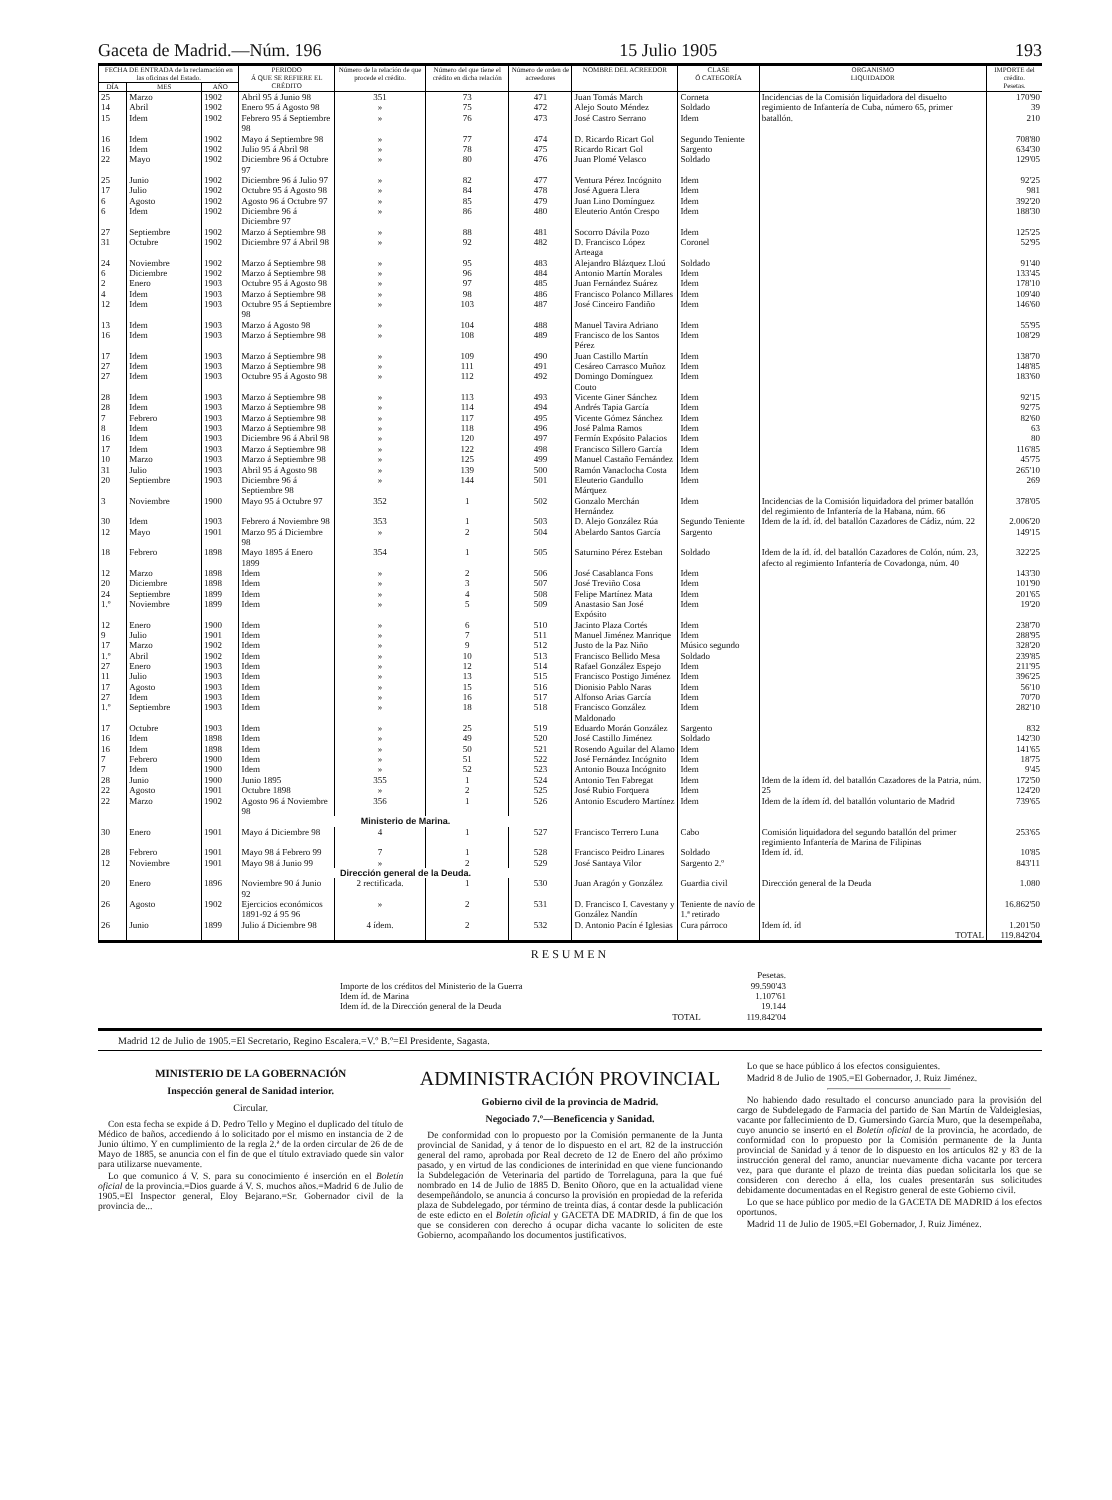Gaceta de Madrid.—Núm. 196 15 Julio 1905 193
| FECHA DE ENTRADA de la reclamación en las oficinas del Estado. | | | PERIODO Á QUE SE REFIERE EL CRÉDITO | Número de la relación de que procede el crédito. | Número del que tiene el crédito en dicha relación | Número de orden de acreedores | NOMBRE DEL ACREEDOR | CLASE Ó CATEGORÍA | ORGANISMO LIQUIDADOR | IMPORTE del crédito. Pesetas. |
| --- | --- | --- | --- | --- | --- | --- | --- | --- | --- | --- |
| DÍA | MES | AÑO | | | | | | | | |
| 25 | Marzo | 1902 | Abril 95 á Junio 98 | 351 | 73 | 471 | Juan Tomás March | Corneta | Incidencias de la Comisión liquidadora del disuelto regimiento de Infantería de Cuba, número 65, primer batallón. | 170'90 |
| 14 | Abril | 1902 | Enero 95 á Agosto 98 | » | 75 | 472 | Alejo Souto Méndez | Soldado | | 39 |
| 15 | Idem | 1902 | Febrero 95 á Septiembre 98 | » | 76 | 473 | José Castro Serrano | Idem | | 210 |
| 16 | Idem | 1902 | Mayo á Septiembre 98 | » | 77 | 474 | D. Ricardo Ricart Gol | Segundo Teniente | | 708'80 |
| 16 | Idem | 1902 | Julio 95 á Abril 98 | » | 78 | 475 | Ricardo Ricart Gol | Sargento | | 634'30 |
| 22 | Mayo | 1902 | Diciembre 96 á Octubre 97 | » | 80 | 476 | Juan Plomé Velasco | Soldado | | 129'05 |
| 25 | Junio | 1902 | Diciembre 96 á Julio 97 | » | 82 | 477 | Ventura Pérez Incógnito | Idem | | 92'25 |
| 17 | Julio | 1902 | Octubre 95 á Agosto 98 | » | 84 | 478 | José Aguera Llera | Idem | | 981 |
| 6 | Agosto | 1902 | Agosto 96 á Octubre 97 | » | 85 | 479 | Juan Lino Domínguez | Idem | | 392'20 |
| 6 | Idem | 1902 | Diciembre 96 á Diciembre 97 | » | 86 | 480 | Eleuterio Antón Crespo | Idem | | 188'30 |
| 27 | Septiembre | 1902 | Marzo á Septiembre 98 | » | 88 | 481 | Socorro Dávila Pozo | Idem | | 125'25 |
| 31 | Octubre | 1902 | Diciembre 97 á Abril 98 | » | 92 | 482 | D. Francisco López Arteaga | Coronel | | 52'95 |
| 24 | Noviembre | 1902 | Marzo á Septiembre 98 | » | 95 | 483 | Alejandro Blázquez Lloú | Soldado | | 91'40 |
| 6 | Diciembre | 1902 | Marzo á Septiembre 98 | » | 96 | 484 | Antonio Martín Morales | Idem | | 133'45 |
| 2 | Enero | 1903 | Octubre 95 á Agosto 98 | » | 97 | 485 | Juan Fernández Suárez | Idem | | 178'10 |
| 4 | Idem | 1903 | Marzo á Septiembre 98 | » | 98 | 486 | Francisco Polanco Millares | Idem | | 109'40 |
| 12 | Idem | 1903 | Octubre 95 á Septiembre 98 | » | 103 | 487 | José Cinceiro Fandiño | Idem | | 146'60 |
| 13 | Idem | 1903 | Marzo á Agosto 98 | » | 104 | 488 | Manuel Tavira Adriano | Idem | | 55'95 |
| 16 | Idem | 1903 | Marzo á Septiembre 98 | » | 108 | 489 | Francisco de los Santos Pérez | Idem | | 108'29 |
| 17 | Idem | 1903 | Marzo á Septiembre 98 | » | 109 | 490 | Juan Castillo Martín | Idem | | 138'70 |
| 27 | Idem | 1903 | Marzo á Septiembre 98 | » | 111 | 491 | Cesáreo Carrasco Muñoz | Idem | | 148'85 |
| 27 | Idem | 1903 | Octubre 95 á Agosto 98 | » | 112 | 492 | Domingo Domínguez Couto | Idem | | 183'60 |
| 28 | Idem | 1903 | Marzo á Septiembre 98 | » | 113 | 493 | Vicente Giner Sánchez | Idem | | 92'15 |
| 28 | Idem | 1903 | Marzo á Septiembre 98 | » | 114 | 494 | Andrés Tapia García | Idem | | 92'75 |
| 7 | Febrero | 1903 | Marzo á Septiembre 98 | » | 117 | 495 | Vicente Gómez Sánchez | Idem | | 82'60 |
| 8 | Idem | 1903 | Marzo á Septiembre 98 | » | 118 | 496 | José Palma Ramos | Idem | | 63 |
| 16 | Idem | 1903 | Diciembre 96 á Abril 98 | » | 120 | 497 | Fermín Expósito Palacios | Idem | | 80 |
| 17 | Idem | 1903 | Marzo á Septiembre 98 | » | 122 | 498 | Francisco Sillero García | Idem | | 116'85 |
| 10 | Marzo | 1903 | Marzo á Septiembre 98 | » | 125 | 499 | Manuel Castaño Fernández | Idem | | 45'75 |
| 31 | Julio | 1903 | Abril 95 á Agosto 98 | » | 139 | 500 | Ramón Vanaclocha Costa | Idem | | 265'10 |
| 20 | Septiembre | 1903 | Diciembre 96 á Septiembre 98 | » | 144 | 501 | Eleuterio Gandullo Márquez | Idem | | 269 |
| 3 | Noviembre | 1900 | Mayo 95 á Octubre 97 | 352 | 1 | 502 | Gonzalo Merchán Hernández | Idem | Incidencias de la Comisión liquidadora del primer batallón del regimiento de Infantería de la Habana, núm. 66 | 378'05 |
| 30 | Idem | 1903 | Febrero á Noviembre 98 | 353 | 1 | 503 | D. Alejo González Rúa | Segundo Teniente | Idem de la íd. íd. del batallón Cazadores de Cádiz, núm. 22 | 2.006'20 |
| 12 | Mayo | 1901 | Marzo 95 á Diciembre 98 | » | 2 | 504 | Abelardo Santos García | Sargento | | 149'15 |
| 18 | Febrero | 1898 | Mayo 1895 á Enero 1899 | 354 | 1 | 505 | Saturnino Pérez Esteban | Soldado | Idem de la íd. íd. del batallón Cazadores de Colón, núm. 23, afecto al regimiento Infantería de Covadonga, núm. 40 | 322'25 |
| 12 | Marzo | 1898 | Idem | » | 2 | 506 | José Casablanca Fons | Idem | | 143'30 |
| 20 | Diciembre | 1898 | Idem | » | 3 | 507 | José Treviño Cosa | Idem | | 101'90 |
| 24 | Septiembre | 1899 | Idem | » | 4 | 508 | Felipe Martínez Mata | Idem | | 201'65 |
| 1.º | Noviembre | 1899 | Idem | » | 5 | 509 | Anastasio San José Expósito | Idem | | 19'20 |
| 12 | Enero | 1900 | Idem | » | 6 | 510 | Jacinto Plaza Cortés | Idem | | 238'70 |
| 9 | Julio | 1901 | Idem | » | 7 | 511 | Manuel Jiménez Manrique | Idem | | 288'95 |
| 17 | Marzo | 1902 | Idem | » | 9 | 512 | Justo de la Paz Niño | Músico segundo | | 328'20 |
| 1.º | Abril | 1902 | Idem | » | 10 | 513 | Francisco Bellido Mesa | Soldado | | 239'85 |
| 27 | Enero | 1903 | Idem | » | 12 | 514 | Rafael González Espejo | Idem | | 211'95 |
| 11 | Julio | 1903 | Idem | » | 13 | 515 | Francisco Postigo Jiménez | Idem | | 396'25 |
| 17 | Agosto | 1903 | Idem | » | 15 | 516 | Dionisio Pablo Naras | Idem | | 56'10 |
| 27 | Idem | 1903 | Idem | » | 16 | 517 | Alfonso Arias García | Idem | | 70'70 |
| 1.º | Septiembre | 1903 | Idem | » | 18 | 518 | Francisco González Maldonado | Idem | | 282'10 |
| 17 | Octubre | 1903 | Idem | » | 25 | 519 | Eduardo Morán González | Sargento | | 832 |
| 16 | Idem | 1898 | Idem | » | 49 | 520 | José Castillo Jiménez | Soldado | | 142'30 |
| 16 | Idem | 1898 | Idem | » | 50 | 521 | Rosendo Aguilar del Alamo | Idem | | 141'65 |
| 7 | Febrero | 1900 | Idem | » | 51 | 522 | José Fernández Incógnito | Idem | | 18'75 |
| 7 | Idem | 1900 | Idem | » | 52 | 523 | Antonio Bouza Incógnito | Idem | | 9'45 |
| 28 | Junio | 1900 | Junio 1895 | 355 | 1 | 524 | Antonio Ten Fabregat | Idem | Idem de la ídem íd. del batallón Cazadores de la Patria, núm. 25 | 172'50 |
| 22 | Agosto | 1901 | Octubre 1898 | » | 2 | 525 | José Rubio Forquera | Idem | | 124'20 |
| 22 | Marzo | 1902 | Agosto 96 á Noviembre 98 | 356 | 1 | 526 | Antonio Escudero Martínez | Idem | Idem de la ídem íd. del batallón voluntario de Madrid | 739'65 |
| | | | Ministerio de Marina. | | | | | | | |
| 30 | Enero | 1901 | Mayo á Diciembre 98 | 4 | 1 | 527 | Francisco Terrero Luna | Cabo | Comisión liquidadora del segundo batallón del primer regimiento Infantería de Marina de Filipinas | 253'65 |
| 28 | Febrero | 1901 | Mayo 98 á Febrero 99 | 7 | 1 | 528 | Francisco Peidro Linares | Soldado | Idem íd. íd. | 10'85 |
| 12 | Noviembre | 1901 | Mayo 98 á Junio 99 | » | 2 | 529 | José Santaya Vilor | Sargento 2.º | | 843'11 |
| | | | Dirección general de la Deuda. | | | | | | | |
| 20 | Enero | 1896 | Noviembre 90 á Junio 92 | 2 rectificada. | 1 | 530 | Juan Aragón y González | Guardia civil | Dirección general de la Deuda | 1.080 |
| 26 | Agosto | 1902 | Ejercicios económicos 1891-92 á 95 96 | » | 2 | 531 | D. Francisco I. Cavestany y González Nandín | Teniente de navío de 1.ª retirado | | 16.862'50 |
| 26 | Junio | 1899 | Julio á Diciembre 98 | 4 ídem. | 2 | 532 | D. Antonio Pacín é Iglesias | Cura párroco | Idem íd. íd | 1.201'50 |
| | | | | | | | | | TOTAL | 119.842'04 |
RESUMEN
| | Pesetas. |
| Importe de los créditos del Ministerio de la Guerra | 99.590'43 |
| Idem íd. de Marina | 1.107'61 |
| Idem íd. de la Dirección general de la Deuda | 19.144 |
| TOTAL | 119.842'04 |
Madrid 12 de Julio de 1905.=El Secretario, Regino Escalera.=V.º B.º=El Presidente, Sagasta.
MINISTERIO DE LA GOBERNACIÓN
Inspección general de Sanidad interior.
Circular.
Con esta fecha se expide á D. Pedro Tello y Megino el duplicado del título de Médico de baños, accediendo á lo solicitado por el mismo en instancia de 2 de Junio último. Y en cumplimiento de la regla 2.ª de la orden circular de 26 de de Mayo de 1885, se anuncia con el fin de que el título extraviado quede sin valor para utilizarse nuevamente.
Lo que comunico á V. S. para su conocimiento é inserción en el Boletín oficial de la provincia.=Dios guarde á V. S. muchos años.=Madrid 6 de Julio de 1905.=El Inspector general, Eloy Bejarano.=Sr. Gobernador civil de la provincia de...
ADMINISTRACIÓN PROVINCIAL
Gobierno civil de la provincia de Madrid.
Negociado 7.º—Beneficencia y Sanidad.
De conformidad con lo propuesto por la Comisión permanente de la Junta provincial de Sanidad, y á tenor de lo dispuesto en el art. 82 de la instrucción general del ramo, aprobada por Real decreto de 12 de Enero del año próximo pasado, y en virtud de las condiciones de interinidad en que viene funcionando la Subdelegación de Veterinaria del partido de Torrelaguna, para la que fué nombrado en 14 de Julio de 1885 D. Benito Oñoro, que en la actualidad viene desempeñándolo, se anuncia á concurso la provisión en propiedad de la referida plaza de Subdelegado, por término de treinta días, á contar desde la publicación de este edicto en el Boletín oficial y GACETA DE MADRID, á fin de que los que se consideren con derecho á ocupar dicha vacante lo soliciten de este Gobierno, acompañando los documentos justificativos.
Lo que se hace público á los efectos consiguientes.
Madrid 8 de Julio de 1905.=El Gobernador, J. Ruiz Jiménez.
No habiendo dado resultado el concurso anunciado para la provisión del cargo de Subdelegado de Farmacia del partido de San Martín de Valdeiglesias, vacante por fallecimiento de D. Gumersindo García Muro, que la desempeñaba, cuyo anuncio se insertó en el Boletín oficial de la provincia, he acordado, de conformidad con lo propuesto por la Comisión permanente de la Junta provincial de Sanidad y á tenor de lo dispuesto en los artículos 82 y 83 de la instrucción general del ramo, anunciar nuevamente dicha vacante por tercera vez, para que durante el plazo de treinta días puedan solicitarla los que se consideren con derecho á ella, los cuales presentarán sus solicitudes debidamente documentadas en el Registro general de este Gobierno civil.
Lo que se hace público por medio de la GACETA DE MADRID á los efectos oportunos.
Madrid 11 de Julio de 1905.=El Gobernador, J. Ruiz Jiménez.